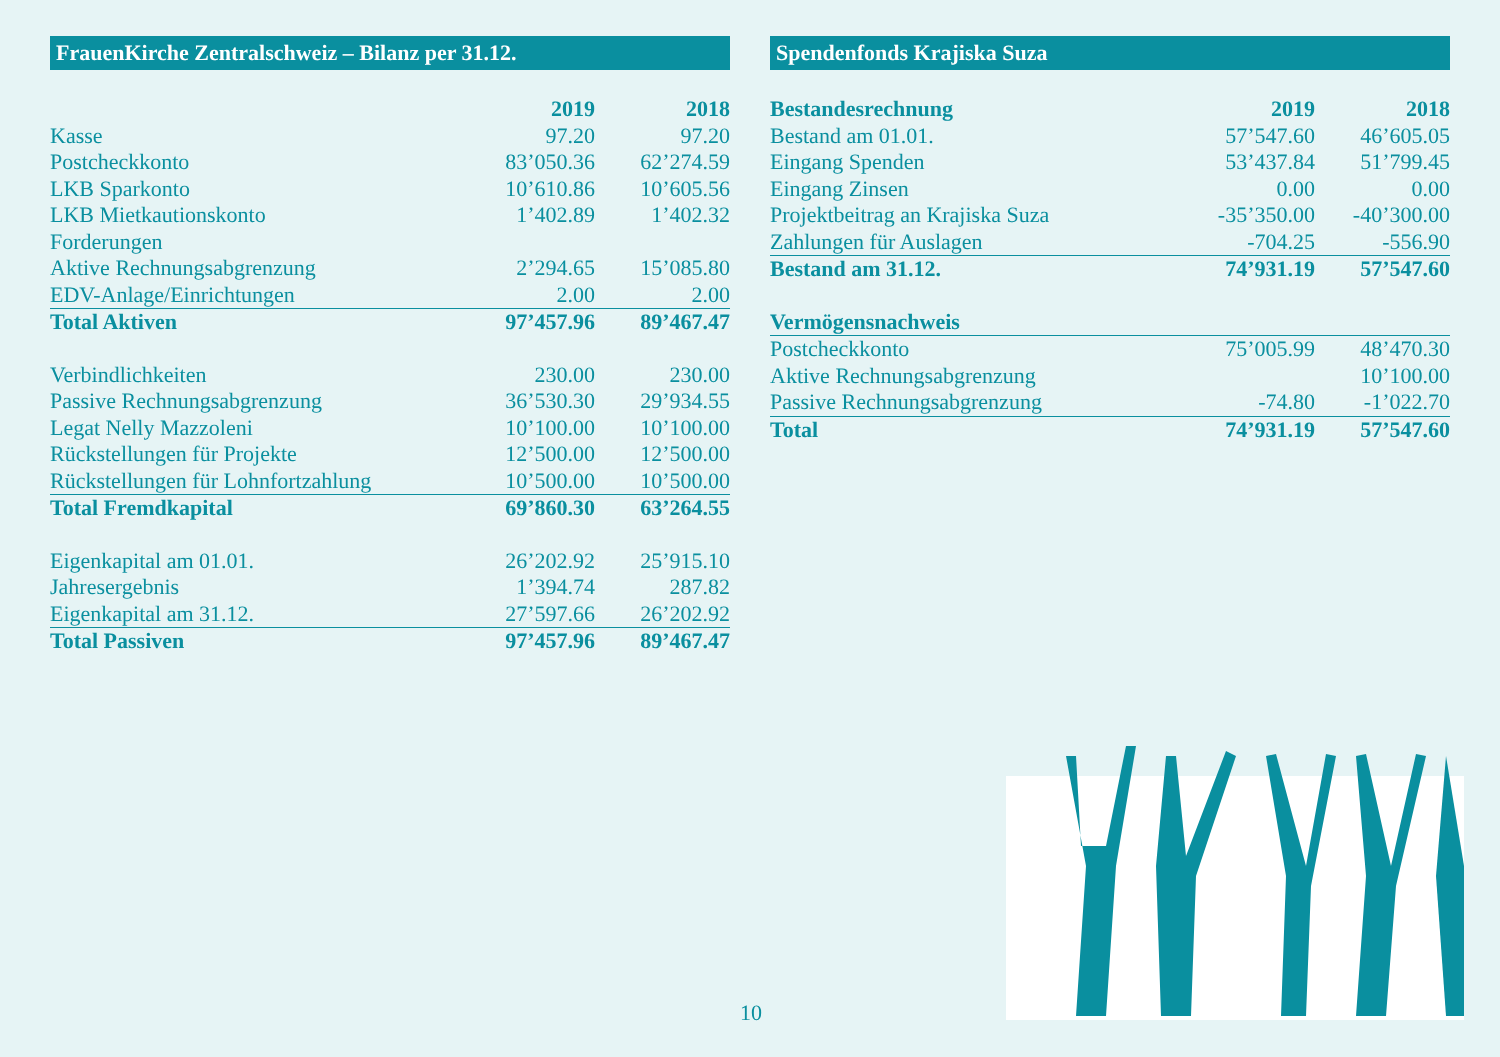FrauenKirche Zentralschweiz – Bilanz per 31.12.
| | 2019 | 2018 |
| --- | --- | --- |
| Kasse | 97.20 | 97.20 |
| Postcheckkonto | 83’050.36 | 62’274.59 |
| LKB Sparkonto | 10’610.86 | 10’605.56 |
| LKB Mietkautionskonto | 1’402.89 | 1’402.32 |
| Forderungen | | |
| Aktive Rechnungsabgrenzung | 2’294.65 | 15’085.80 |
| EDV-Anlage/Einrichtungen | 2.00 | 2.00 |
| Total Aktiven | 97’457.96 | 89’467.47 |
| Verbindlichkeiten | 230.00 | 230.00 |
| Passive Rechnungsabgrenzung | 36’530.30 | 29’934.55 |
| Legat Nelly Mazzoleni | 10’100.00 | 10’100.00 |
| Rückstellungen für Projekte | 12’500.00 | 12’500.00 |
| Rückstellungen für Lohnfortzahlung | 10’500.00 | 10’500.00 |
| Total Fremdkapital | 69’860.30 | 63’264.55 |
| Eigenkapital am 01.01. | 26’202.92 | 25’915.10 |
| Jahresergebnis | 1’394.74 | 287.82 |
| Eigenkapital am 31.12. | 27’597.66 | 26’202.92 |
| Total Passiven | 97’457.96 | 89’467.47 |
Spendenfonds Krajiska Suza
| Bestandesrechnung | 2019 | 2018 |
| --- | --- | --- |
| Bestand am 01.01. | 57’547.60 | 46’605.05 |
| Eingang Spenden | 53’437.84 | 51’799.45 |
| Eingang Zinsen | 0.00 | 0.00 |
| Projektbeitrag an Krajiska Suza | -35’350.00 | -40’300.00 |
| Zahlungen für Auslagen | -704.25 | -556.90 |
| Bestand am 31.12. | 74’931.19 | 57’547.60 |
| Vermögensnachweis | | |
| Postcheckkonto | 75’005.99 | 48’470.30 |
| Aktive Rechnungsabgrenzung | | 10’100.00 |
| Passive Rechnungsabgrenzung | -74.80 | -1’022.70 |
| Total | 74’931.19 | 57’547.60 |
10